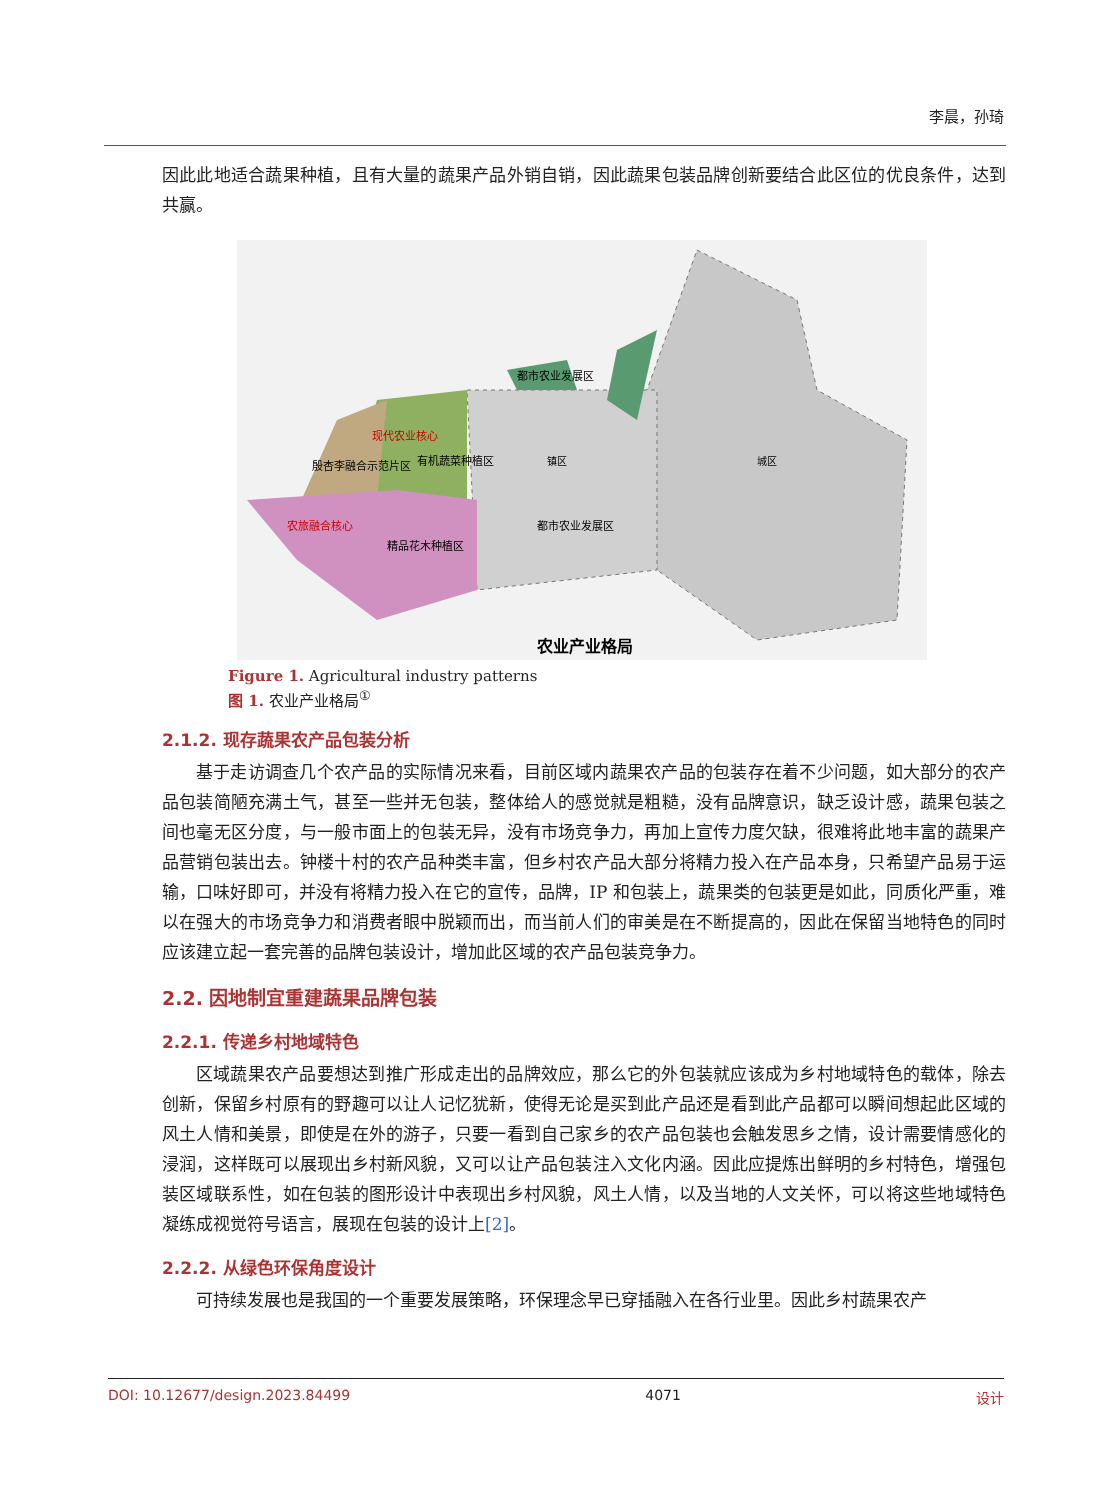李晨，孙琦
因此此地适合蔬果种植，且有大量的蔬果产品外销自销，因此蔬果包装品牌创新要结合此区位的优良条件，达到共赢。
有机蔬菜种植区
殷杏李融合示范片区
农旅融合核心
现代农业核心
精品花木种植区
都市农业发展区
都市农业发展区
镇区
城区
农业产业格局
Figure 1. Agricultural industry patterns
图 1. 农业产业格局<sup>①</sup>
2.1.2. 现存蔬果农产品包装分析
基于走访调查几个农产品的实际情况来看，目前区域内蔬果农产品的包装存在着不少问题，如大部分的农产品包装简陋充满土气，甚至一些并无包装，整体给人的感觉就是粗糙，没有品牌意识，缺乏设计感，蔬果包装之间也毫无区分度，与一般市面上的包装无异，没有市场竞争力，再加上宣传力度欠缺，很难将此地丰富的蔬果产品营销包装出去。钟楼十村的农产品种类丰富，但乡村农产品大部分将精力投入在产品本身，只希望产品易于运输，口味好即可，并没有将精力投入在它的宣传，品牌，IP 和包装上，蔬果类的包装更是如此，同质化严重，难以在强大的市场竞争力和消费者眼中脱颖而出，而当前人们的审美是在不断提高的，因此在保留当地特色的同时应该建立起一套完善的品牌包装设计，增加此区域的农产品包装竞争力。
2.2. 因地制宜重建蔬果品牌包装
2.2.1. 传递乡村地域特色
区域蔬果农产品要想达到推广形成走出的品牌效应，那么它的外包装就应该成为乡村地域特色的载体，除去创新，保留乡村原有的野趣可以让人记忆犹新，使得无论是买到此产品还是看到此产品都可以瞬间想起此区域的风土人情和美景，即使是在外的游子，只要一看到自己家乡的农产品包装也会触发思乡之情，设计需要情感化的浸润，这样既可以展现出乡村新风貌，又可以让产品包装注入文化内涵。因此应提炼出鲜明的乡村特色，增强包装区域联系性，如在包装的图形设计中表现出乡村风貌，风土人情，以及当地的人文关怀，可以将这些地域特色凝练成视觉符号语言，展现在包装的设计上[2]。
2.2.2. 从绿色环保角度设计
可持续发展也是我国的一个重要发展策略，环保理念早已穿插融入在各行业里。因此乡村蔬果农产
DOI: 10.12677/design.2023.84499 4071 设计